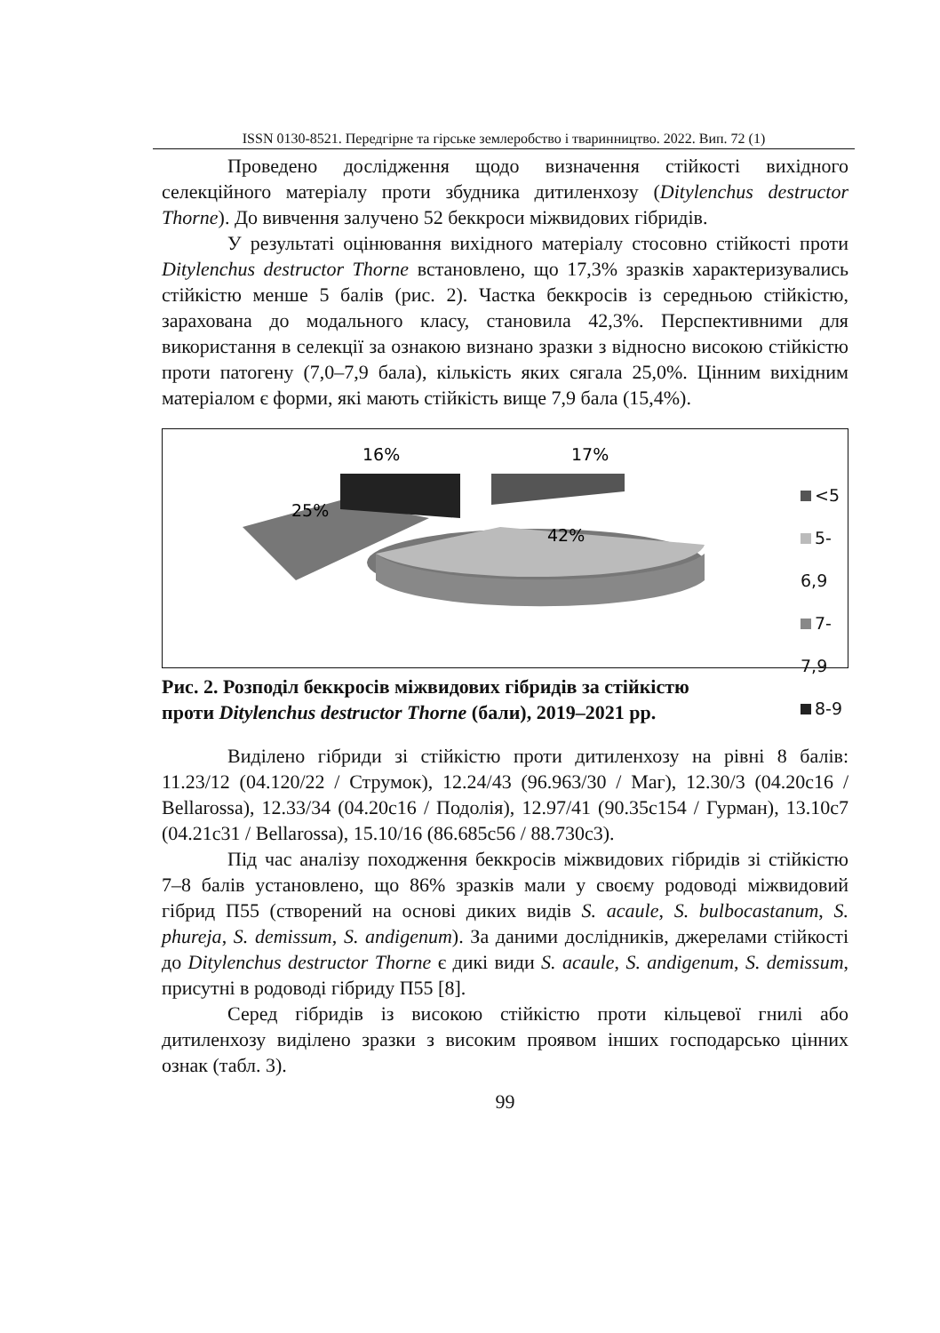ISSN 0130-8521. Передгірне та гірське землеробство і тваринництво. 2022. Вип. 72 (1)
Проведено дослідження щодо визначення стійкості вихідного селекційного матеріалу проти збудника дитиленхозу (Ditylenchus destructor Thorne). До вивчення залучено 52 беккроси міжвидових гібридів.
У результаті оцінювання вихідного матеріалу стосовно стійкості проти Ditylenchus destructor Thorne встановлено, що 17,3% зразків характеризувались стійкістю менше 5 балів (рис. 2). Частка беккросів із середньою стійкістю, зарахована до модального класу, становила 42,3%. Перспективними для використання в селекції за ознакою визнано зразки з відносно високою стійкістю проти патогену (7,0–7,9 бала), кількість яких сягала 25,0%. Цінним вихідним матеріалом є форми, які мають стійкість вище 7,9 бала (15,4%).
16%
17%
25%
42%
<5
5-6,9
7-7,9
8-9
Рис. 2. Розподіл беккросів міжвидових гібридів за стійкістю
проти Ditylenchus destructor Thorne (бали), 2019–2021 рр.
Виділено гібриди зі стійкістю проти дитиленхозу на рівні 8 балів: 11.23/12 (04.120/22 / Струмок), 12.24/43 (96.963/30 / Маг), 12.30/3 (04.20с16 / Bellarossa), 12.33/34 (04.20с16 / Подолія), 12.97/41 (90.35с154 / Гурман), 13.10с7 (04.21с31 / Bellarossa), 15.10/16 (86.685с56 / 88.730с3).
Під час аналізу походження беккросів міжвидових гібридів зі стійкістю 7–8 балів установлено, що 86% зразків мали у своєму родоводі міжвидовий гібрид П55 (створений на основі диких видів S. acaule, S. bulbocastanum, S. phureja, S. demissum, S. andigenum). За даними дослідників, джерелами стійкості до Ditylenchus destructor Thorne є дикі види S. acaule, S. andigenum, S. demissum, присутні в родоводі гібриду П55 [8].
Серед гібридів із високою стійкістю проти кільцевої гнилі або дитиленхозу виділено зразки з високим проявом інших господарсько цінних ознак (табл. 3).
99